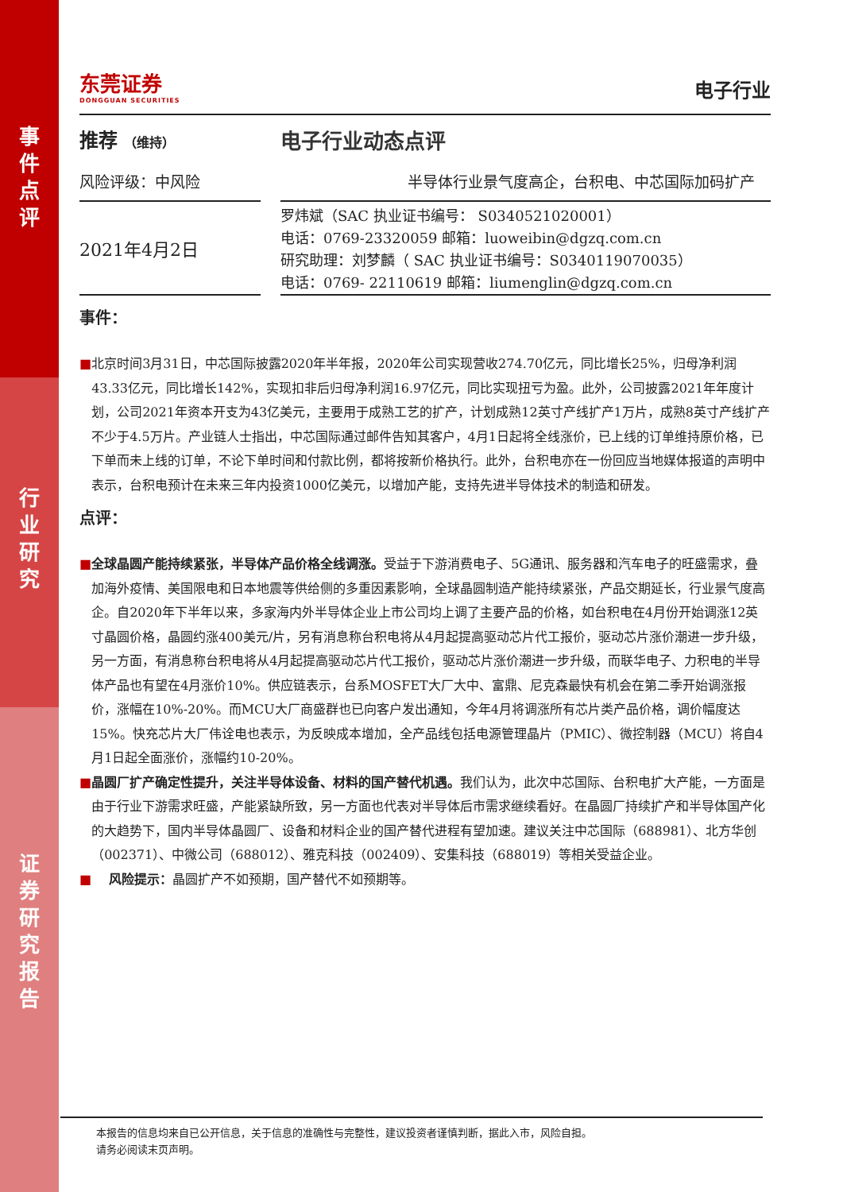事
件
点
评
行
业
研
究
证
券
研
究
报
告
东莞证券
DONGGUAN SECURITIES
电子行业
推荐 （维持）
电子行业动态点评
风险评级：中风险 半导体行业景气度高企，台积电、中芯国际加码扩产
2021年4月2日
罗炜斌（SAC 执业证书编号： S0340521020001）
电话：0769-23320059 邮箱：luoweibin@dgzq.com.cn
研究助理：刘梦麟（ SAC 执业证书编号：S0340119070035）
电话：0769- 22110619 邮箱：liumenglin@dgzq.com.cn
事件：
■
北京时间3月31日，中芯国际披露2020年半年报，2020年公司实现营收274.70亿元，同比增长25%，归母净利润43.33亿元，同比增长142%，实现扣非后归母净利润16.97亿元，同比实现扭亏为盈。此外，公司披露2021年年度计划，公司2021年资本开支为43亿美元，主要用于成熟工艺的扩产，计划成熟12英寸产线扩产1万片，成熟8英寸产线扩产不少于4.5万片。产业链人士指出，中芯国际通过邮件告知其客户，4月1日起将全线涨价，已上线的订单维持原价格，已下单而未上线的订单，不论下单时间和付款比例，都将按新价格执行。此外，台积电亦在一份回应当地媒体报道的声明中表示，台积电预计在未来三年内投资1000亿美元，以增加产能，支持先进半导体技术的制造和研发。
点评：
■
全球晶圆产能持续紧张，半导体产品价格全线调涨。受益于下游消费电子、5G通讯、服务器和汽车电子的旺盛需求，叠加海外疫情、美国限电和日本地震等供给侧的多重因素影响，全球晶圆制造产能持续紧张，产品交期延长，行业景气度高企。自2020年下半年以来，多家海内外半导体企业上市公司均上调了主要产品的价格，如台积电在4月份开始调涨12英寸晶圆价格，晶圆约涨400美元/片，另有消息称台积电将从4月起提高驱动芯片代工报价，驱动芯片涨价潮进一步升级，另一方面，有消息称台积电将从4月起提高驱动芯片代工报价，驱动芯片涨价潮进一步升级，而联华电子、力积电的半导体产品也有望在4月涨价10%。供应链表示，台系MOSFET大厂大中、富鼎、尼克森最快有机会在第二季开始调涨报价，涨幅在10%-20%。而MCU大厂商盛群也已向客户发出通知，今年4月将调涨所有芯片类产品价格，调价幅度达15%。快充芯片大厂伟诠电也表示，为反映成本增加，全产品线包括电源管理晶片（PMIC）、微控制器（MCU）将自4月1日起全面涨价，涨幅约10-20%。
■
晶圆厂扩产确定性提升，关注半导体设备、材料的国产替代机遇。我们认为，此次中芯国际、台积电扩大产能，一方面是由于行业下游需求旺盛，产能紧缺所致，另一方面也代表对半导体后市需求继续看好。在晶圆厂持续扩产和半导体国产化的大趋势下，国内半导体晶圆厂、设备和材料企业的国产替代进程有望加速。建议关注中芯国际（688981）、北方华创（002371）、中微公司（688012）、雅克科技（002409）、安集科技（688019）等相关受益企业。
■
风险提示：晶圆扩产不如预期，国产替代不如预期等。
本报告的信息均来自已公开信息，关于信息的准确性与完整性，建议投资者谨慎判断，据此入市，风险自担。
请务必阅读末页声明。